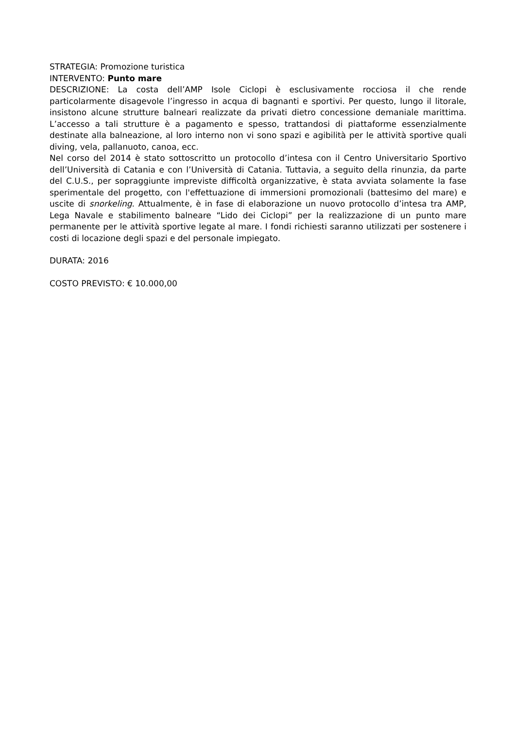STRATEGIA: Promozione turistica
INTERVENTO: Punto mare
DESCRIZIONE: La costa dell’AMP Isole Ciclopi è esclusivamente rocciosa il che rende particolarmente disagevole l’ingresso in acqua di bagnanti e sportivi. Per questo, lungo il litorale, insistono alcune strutture balneari realizzate da privati dietro concessione demaniale marittima. L’accesso a tali strutture è a pagamento e spesso, trattandosi di piattaforme essenzialmente destinate alla balneazione, al loro interno non vi sono spazi e agibilità per le attività sportive quali diving, vela, pallanuoto, canoa, ecc.
Nel corso del 2014 è stato sottoscritto un protocollo d’intesa con il Centro Universitario Sportivo dell’Università di Catania e con l’Università di Catania. Tuttavia, a seguito della rinunzia, da parte del C.U.S., per sopraggiunte impreviste difficoltà organizzative, è stata avviata solamente la fase sperimentale del progetto, con l'effettuazione di immersioni promozionali (battesimo del mare) e uscite di snorkeling. Attualmente, è in fase di elaborazione un nuovo protocollo d’intesa tra AMP, Lega Navale e stabilimento balneare “Lido dei Ciclopi” per la realizzazione di un punto mare permanente per le attività sportive legate al mare. I fondi richiesti saranno utilizzati per sostenere i costi di locazione degli spazi e del personale impiegato.
DURATA: 2016
COSTO PREVISTO: € 10.000,00